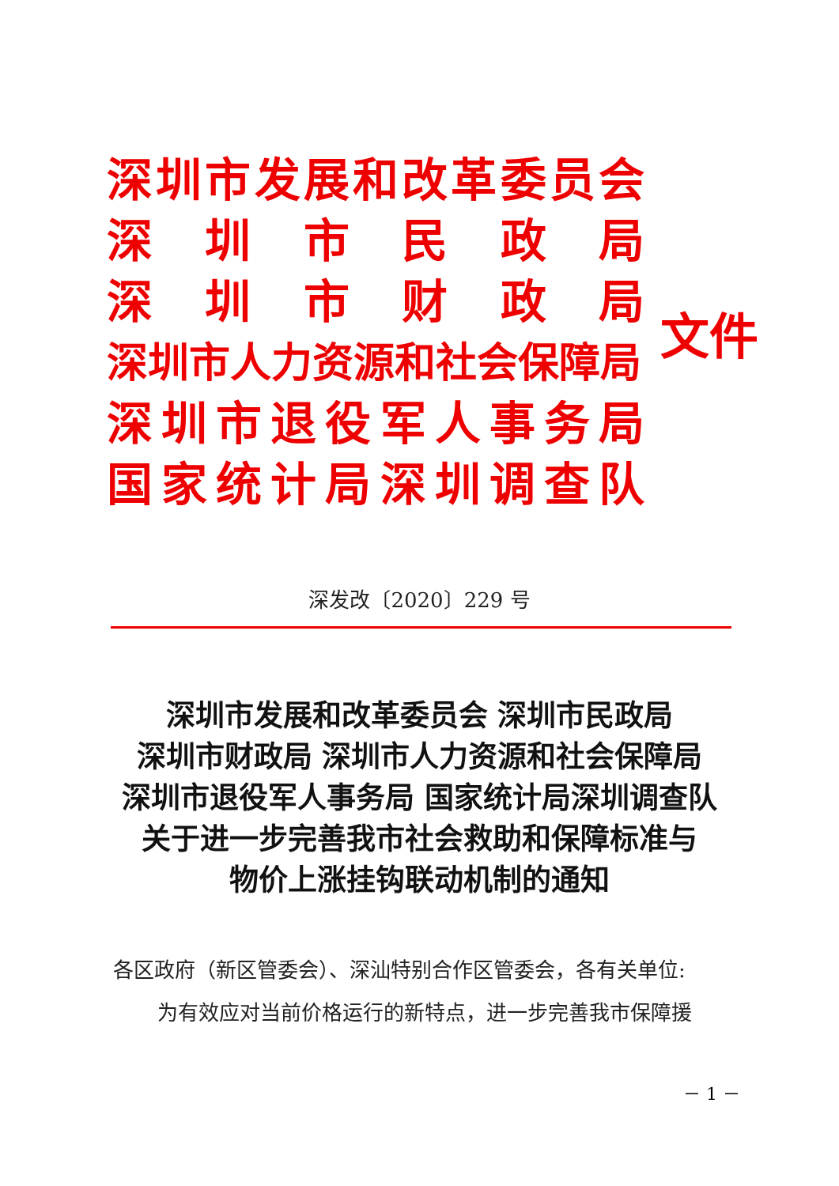深圳市发展和改革委员会
深圳市民政局
深圳市财政局
深圳市人力资源和社会保障局
深圳市退役军人事务局
国家统计局深圳调查队
文件
深发改〔2020〕229 号
深圳市发展和改革委员会 深圳市民政局
深圳市财政局 深圳市人力资源和社会保障局
深圳市退役军人事务局 国家统计局深圳调查队
关于进一步完善我市社会救助和保障标准与
物价上涨挂钩联动机制的通知
各区政府（新区管委会）、深汕特别合作区管委会，各有关单位:
为有效应对当前价格运行的新特点，进一步完善我市保障援
－ 1 －